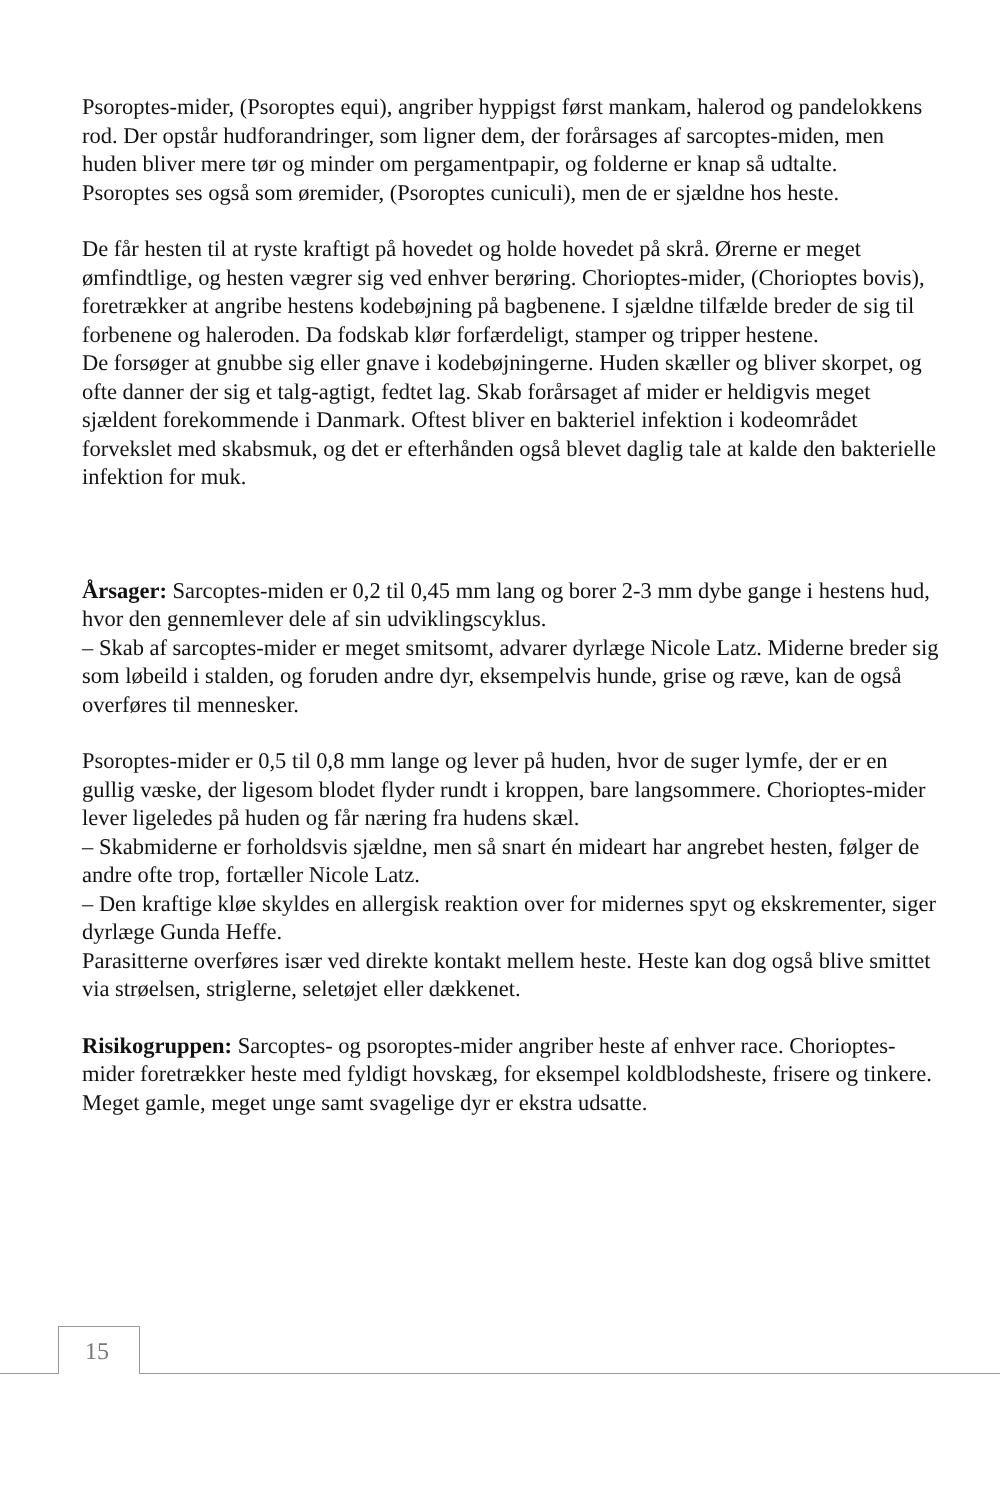Psoroptes-mider, (Psoroptes equi), angriber hyppigst først mankam, halerod og pandelokkens rod. Der opstår hudforandringer, som ligner dem, der forårsages af sarcoptes-miden, men huden bliver mere tør og minder om pergamentpapir, og folderne er knap så udtalte.
Psoroptes ses også som øremider, (Psoroptes cuniculi), men de er sjældne hos heste.
De får hesten til at ryste kraftigt på hovedet og holde hovedet på skrå. Ørerne er meget ømfindtlige, og hesten vægrer sig ved enhver berøring. Chorioptes-mider, (Chorioptes bovis), foretrækker at angribe hestens kodebøjning på bagbenene. I sjældne tilfælde breder de sig til forbenene og haleroden. Da fodskab klør forfærdeligt, stamper og tripper hestene.
De forsøger at gnubbe sig eller gnave i kodebøjningerne. Huden skæller og bliver skorpet, og ofte danner der sig et talg-agtigt, fedtet lag. Skab forårsaget af mider er heldigvis meget sjældent forekommende i Danmark. Oftest bliver en bakteriel infektion i kodeområdet forvekslet med skabsmuk, og det er efterhånden også blevet daglig tale at kalde den bakterielle infektion for muk.
Årsager: Sarcoptes-miden er 0,2 til 0,45 mm lang og borer 2-3 mm dybe gange i hestens hud, hvor den gennemlever dele af sin udviklingscyklus.
– Skab af sarcoptes-mider er meget smitsomt, advarer dyrlæge Nicole Latz. Miderne breder sig som løbeild i stalden, og foruden andre dyr, eksempelvis hunde, grise og ræve, kan de også overføres til mennesker.
Psoroptes-mider er 0,5 til 0,8 mm lange og lever på huden, hvor de suger lymfe, der er en gullig væske, der ligesom blodet flyder rundt i kroppen, bare langsommere. Chorioptes-mider lever ligeledes på huden og får næring fra hudens skæl.
– Skabmiderne er forholdsvis sjældne, men så snart én mideart har angrebet hesten, følger de andre ofte trop, fortæller Nicole Latz.
– Den kraftige kløe skyldes en allergisk reaktion over for midernes spyt og ekskrementer, siger dyrlæge Gunda Heffe.
Parasitterne overføres især ved direkte kontakt mellem heste. Heste kan dog også blive smittet via strøelsen, striglerne, seletøjet eller dækkenet.
Risikogruppen: Sarcoptes- og psoroptes-mider angriber heste af enhver race. Chorioptes-mider foretrækker heste med fyldigt hovskæg, for eksempel koldblodsheste, frisere og tinkere. Meget gamle, meget unge samt svagelige dyr er ekstra udsatte.
15